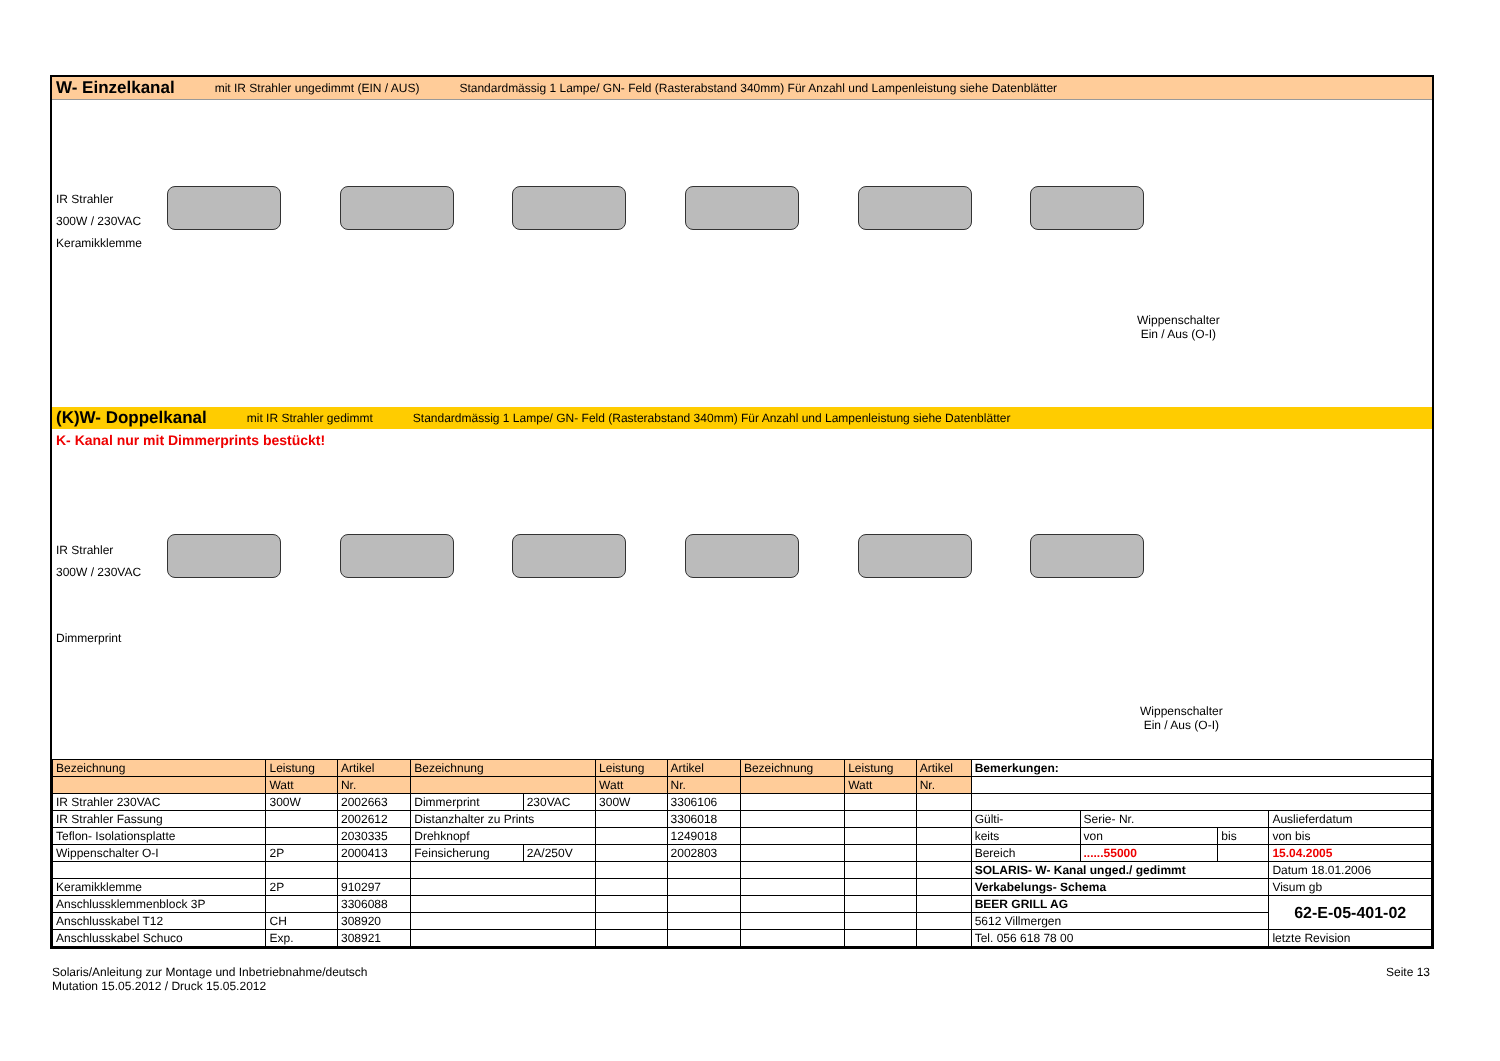W- Einzelkanal mit IR Strahler ungedimmt (EIN / AUS) Standardmässig 1 Lampe/ GN- Feld (Rasterabstand 340mm) Für Anzahl und Lampenleistung siehe Datenblätter
IR Strahler
300W / 230VAC
Keramikklemme
Wippenschalter
Ein / Aus (O-I)
(K)W- Doppelkanal mit IR Strahler gedimmt Standardmässig 1 Lampe/ GN- Feld (Rasterabstand 340mm) Für Anzahl und Lampenleistung siehe Datenblätter
K- Kanal nur mit Dimmerprints bestückt!
IR Strahler
300W / 230VAC
Dimmerprint
Wippenschalter
Ein / Aus (O-I)
| Bezeichnung | Leistung | Artikel | Bezeichnung | | Leistung | Artikel | Bezeichnung | Leistung | Artikel | Bemerkungen: | | | |
| | Watt | Nr. | | | Watt | Nr. | | Watt | Nr. | | | | |
| IR Strahler 230VAC | 300W | 2002663 | Dimmerprint | 230VAC | 300W | 3306106 | | | | | | | |
| IR Strahler Fassung | | 2002612 | Distanzhalter zu Prints | | | 3306018 | | | | Gülti- | Serie- Nr. | | Auslieferdatum |
| Teflon- Isolationsplatte | | 2030335 | Drehknopf | | | 1249018 | | | | keits | von | bis | von bis |
| Wippenschalter O-I | 2P | 2000413 | Feinsicherung | 2A/250V | | 2002803 | | | | Bereich | ......55000 | | 15.04.2005 |
| | | | | | | | | | | SOLARIS- W- Kanal unged./ gedimmt | | | Datum 18.01.2006 |
| Keramikklemme | 2P | 910297 | | | | | | | | Verkabelungs- Schema | | | Visum gb |
| Anschlussklemmenblock 3P | | 3306088 | | | | | | | | BEER GRILL AG | | | 62-E-05-401-02 |
| Anschlusskabel T12 | CH | 308920 | | | | | | | | 5612 Villmergen | | | |
| Anschlusskabel Schuco | Exp. | 308921 | | | | | | | | Tel. 056 618 78 00 | | | letzte Revision |
Solaris/Anleitung zur Montage und Inbetriebnahme/deutsch
Mutation 15.05.2012 / Druck 15.05.2012
Seite 13